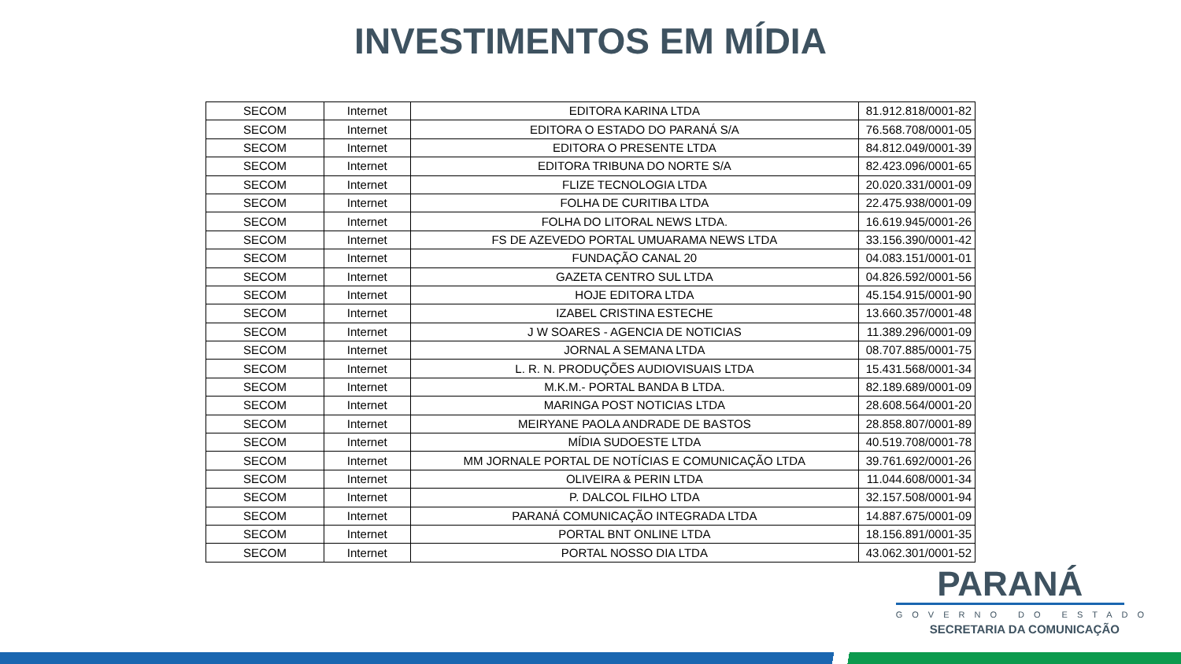INVESTIMENTOS EM MÍDIA
| SECOM | Internet | EDITORA KARINA LTDA | 81.912.818/0001-82 |
| SECOM | Internet | EDITORA O ESTADO DO PARANÁ S/A | 76.568.708/0001-05 |
| SECOM | Internet | EDITORA O PRESENTE LTDA | 84.812.049/0001-39 |
| SECOM | Internet | EDITORA TRIBUNA DO NORTE S/A | 82.423.096/0001-65 |
| SECOM | Internet | FLIZE TECNOLOGIA LTDA | 20.020.331/0001-09 |
| SECOM | Internet | FOLHA DE CURITIBA LTDA | 22.475.938/0001-09 |
| SECOM | Internet | FOLHA DO LITORAL NEWS LTDA. | 16.619.945/0001-26 |
| SECOM | Internet | FS DE AZEVEDO PORTAL UMUARAMA NEWS LTDA | 33.156.390/0001-42 |
| SECOM | Internet | FUNDAÇÃO CANAL 20 | 04.083.151/0001-01 |
| SECOM | Internet | GAZETA CENTRO SUL LTDA | 04.826.592/0001-56 |
| SECOM | Internet | HOJE EDITORA LTDA | 45.154.915/0001-90 |
| SECOM | Internet | IZABEL CRISTINA ESTECHE | 13.660.357/0001-48 |
| SECOM | Internet | J W SOARES - AGENCIA DE NOTICIAS | 11.389.296/0001-09 |
| SECOM | Internet | JORNAL A SEMANA LTDA | 08.707.885/0001-75 |
| SECOM | Internet | L. R. N. PRODUÇÕES AUDIOVISUAIS LTDA | 15.431.568/0001-34 |
| SECOM | Internet | M.K.M.- PORTAL BANDA B LTDA. | 82.189.689/0001-09 |
| SECOM | Internet | MARINGA POST NOTICIAS LTDA | 28.608.564/0001-20 |
| SECOM | Internet | MEIRYANE PAOLA ANDRADE DE BASTOS | 28.858.807/0001-89 |
| SECOM | Internet | MÍDIA SUDOESTE LTDA | 40.519.708/0001-78 |
| SECOM | Internet | MM JORNALE PORTAL DE NOTÍCIAS E COMUNICAÇÃO LTDA | 39.761.692/0001-26 |
| SECOM | Internet | OLIVEIRA & PERIN LTDA | 11.044.608/0001-34 |
| SECOM | Internet | P. DALCOL FILHO LTDA | 32.157.508/0001-94 |
| SECOM | Internet | PARANÁ COMUNICAÇÃO INTEGRADA LTDA | 14.887.675/0001-09 |
| SECOM | Internet | PORTAL BNT ONLINE LTDA | 18.156.891/0001-35 |
| SECOM | Internet | PORTAL NOSSO DIA LTDA | 43.062.301/0001-52 |
PARANÁ
GOVERNO DO ESTADO
SECRETARIA DA COMUNICAÇÃO